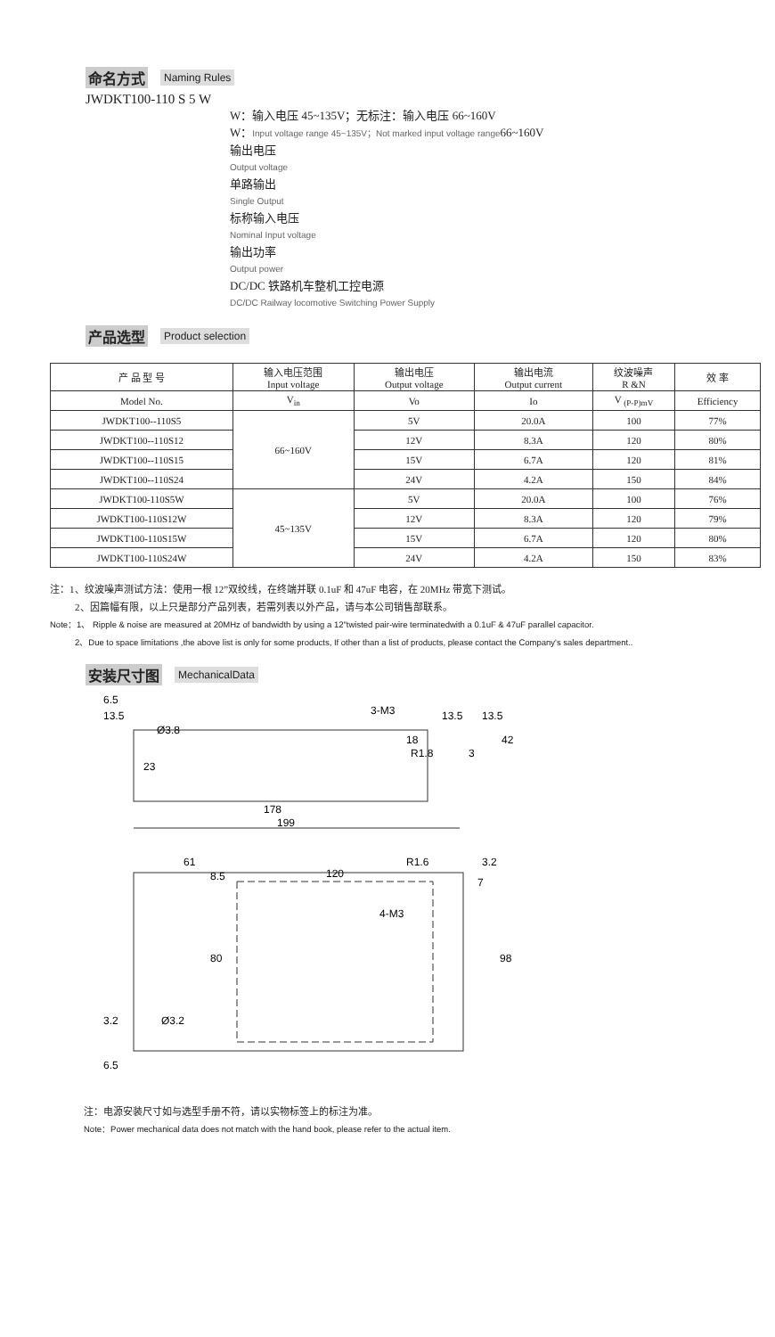命名方式 Naming Rules
JWDKT100-110 S 5 W
W：输入电压 45~135V；无标注：输入电压 66~160V
W：Input voltage range 45~135V；Not marked input voltage range66~160V
输出电压
Output voltage
单路输出
Single Output
标称输入电压
Nominal Input voltage
输出功率
Output power
DC/DC 铁路机车整机工控电源
DC/DC Railway locomotive Switching Power Supply
产品选型 Product selection
| 产 品 型 号 | 输入电压范围 Input voltage | 输出电压 Output voltage | 输出电流 Output current | 纹波噪声 R &N | 效 率 |
| --- | --- | --- | --- | --- | --- |
| Model No. | V<sub>in</sub> | Vo | Io | V <sub>(P-P)mV</sub> | Efficiency |
| JWDKT100--110S5 | 66~160V | 5V | 20.0A | 100 | 77% |
| JWDKT100--110S12 | | 12V | 8.3A | 120 | 80% |
| JWDKT100--110S15 | | 15V | 6.7A | 120 | 81% |
| JWDKT100--110S24 | | 24V | 4.2A | 150 | 84% |
| JWDKT100-110S5W | 45~135V | 5V | 20.0A | 100 | 76% |
| JWDKT100-110S12W | | 12V | 8.3A | 120 | 79% |
| JWDKT100-110S15W | | 15V | 6.7A | 120 | 80% |
| JWDKT100-110S24W | | 24V | 4.2A | 150 | 83% |
注：1、纹波噪声测试方法：使用一根 12”双绞线，在终端并联 0.1uF 和 47uF 电容，在 20MHz 带宽下测试。
2、因篇幅有限，以上只是部分产品列表，若需列表以外产品，请与本公司销售部联系。
Note：1、 Ripple & noise are measured at 20MHz of bandwidth by using a 12"twisted pair-wire terminatedwith a 0.1uF & 47uF parallel capacitor.
2、Due to space limitations ,the above list is only for some products, If other than a list of products, please contact the Company's sales department..
安装尺寸图 MechanicalData
6.5
13.5
Ø3.8
23
3-M3
13.5
13.5
R1.8
3
42
18
178
199
61
8.5
120
R1.6
3.2
7
4-M3
80
98
3.2
Ø3.2
6.5
注：电源安装尺寸如与选型手册不符，请以实物标签上的标注为准。
Note：Power mechanical data does not match with the hand book, please refer to the actual item.